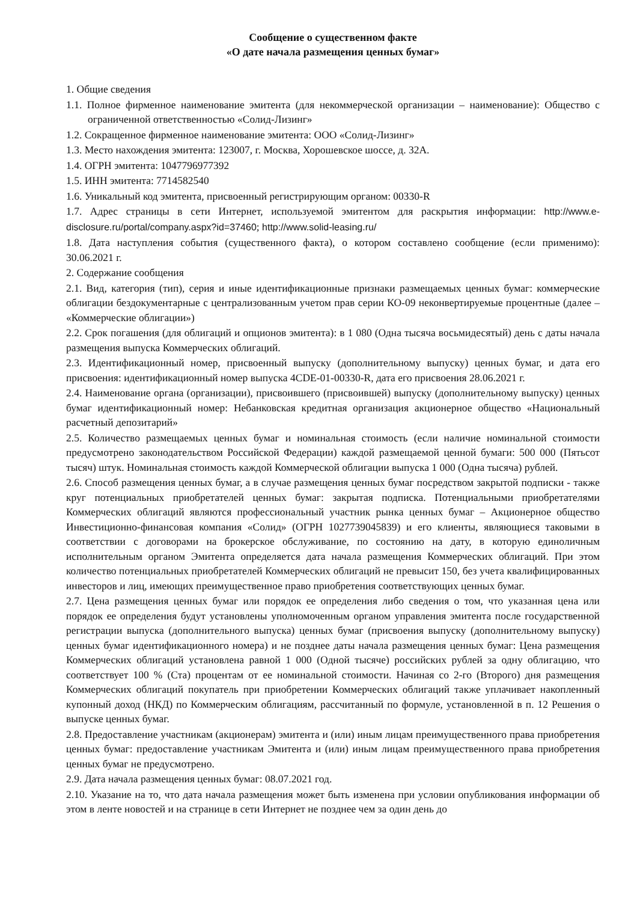Сообщение о существенном факте
«О дате начала размещения ценных бумаг»
1. Общие сведения
1.1. Полное фирменное наименование эмитента (для некоммерческой организации – наименование): Общество с ограниченной ответственностью «Солид-Лизинг»
1.2. Сокращенное фирменное наименование эмитента: ООО «Солид-Лизинг»
1.3. Место нахождения эмитента: 123007, г. Москва, Хорошевское шоссе, д. 32А.
1.4. ОГРН эмитента: 1047796977392
1.5. ИНН эмитента: 7714582540
1.6. Уникальный код эмитента, присвоенный регистрирующим органом: 00330-R
1.7. Адрес страницы в сети Интернет, используемой эмитентом для раскрытия информации: http://www.e-disclosure.ru/portal/company.aspx?id=37460; http://www.solid-leasing.ru/
1.8. Дата наступления события (существенного факта), о котором составлено сообщение (если применимо): 30.06.2021 г.
2. Содержание сообщения
2.1. Вид, категория (тип), серия и иные идентификационные признаки размещаемых ценных бумаг: коммерческие облигации бездокументарные с централизованным учетом прав серии КО-09 неконвертируемые процентные (далее – «Коммерческие облигации»)
2.2. Срок погашения (для облигаций и опционов эмитента): в 1 080 (Одна тысяча восьмидесятый) день с даты начала размещения выпуска Коммерческих облигаций.
2.3. Идентификационный номер, присвоенный выпуску (дополнительному выпуску) ценных бумаг, и дата его присвоения: идентификационный номер выпуска 4CDE-01-00330-R, дата его присвоения 28.06.2021 г.
2.4. Наименование органа (организации), присвоившего (присвоившей) выпуску (дополнительному выпуску) ценных бумаг идентификационный номер: Небанковская кредитная организация акционерное общество «Национальный расчетный депозитарий»
2.5. Количество размещаемых ценных бумаг и номинальная стоимость (если наличие номинальной стоимости предусмотрено законодательством Российской Федерации) каждой размещаемой ценной бумаги: 500 000 (Пятьсот тысяч) штук. Номинальная стоимость каждой Коммерческой облигации выпуска 1 000 (Одна тысяча) рублей.
2.6. Способ размещения ценных бумаг, а в случае размещения ценных бумаг посредством закрытой подписки - также круг потенциальных приобретателей ценных бумаг: закрытая подписка. Потенциальными приобретателями Коммерческих облигаций являются профессиональный участник рынка ценных бумаг – Акционерное общество Инвестиционно-финансовая компания «Солид» (ОГРН 1027739045839) и его клиенты, являющиеся таковыми в соответствии с договорами на брокерское обслуживание, по состоянию на дату, в которую единоличным исполнительным органом Эмитента определяется дата начала размещения Коммерческих облигаций. При этом количество потенциальных приобретателей Коммерческих облигаций не превысит 150, без учета квалифицированных инвесторов и лиц, имеющих преимущественное право приобретения соответствующих ценных бумаг.
2.7. Цена размещения ценных бумаг или порядок ее определения либо сведения о том, что указанная цена или порядок ее определения будут установлены уполномоченным органом управления эмитента после государственной регистрации выпуска (дополнительного выпуска) ценных бумаг (присвоения выпуску (дополнительному выпуску) ценных бумаг идентификационного номера) и не позднее даты начала размещения ценных бумаг: Цена размещения Коммерческих облигаций установлена равной 1 000 (Одной тысяче) российских рублей за одну облигацию, что соответствует 100 % (Ста) процентам от ее номинальной стоимости. Начиная со 2-го (Второго) дня размещения Коммерческих облигаций покупатель при приобретении Коммерческих облигаций также уплачивает накопленный купонный доход (НКД) по Коммерческим облигациям, рассчитанный по формуле, установленной в п. 12 Решения о выпуске ценных бумаг.
2.8. Предоставление участникам (акционерам) эмитента и (или) иным лицам преимущественного права приобретения ценных бумаг: предоставление участникам Эмитента и (или) иным лицам преимущественного права приобретения ценных бумаг не предусмотрено.
2.9. Дата начала размещения ценных бумаг: 08.07.2021 год.
2.10. Указание на то, что дата начала размещения может быть изменена при условии опубликования информации об этом в ленте новостей и на странице в сети Интернет не позднее чем за один день до